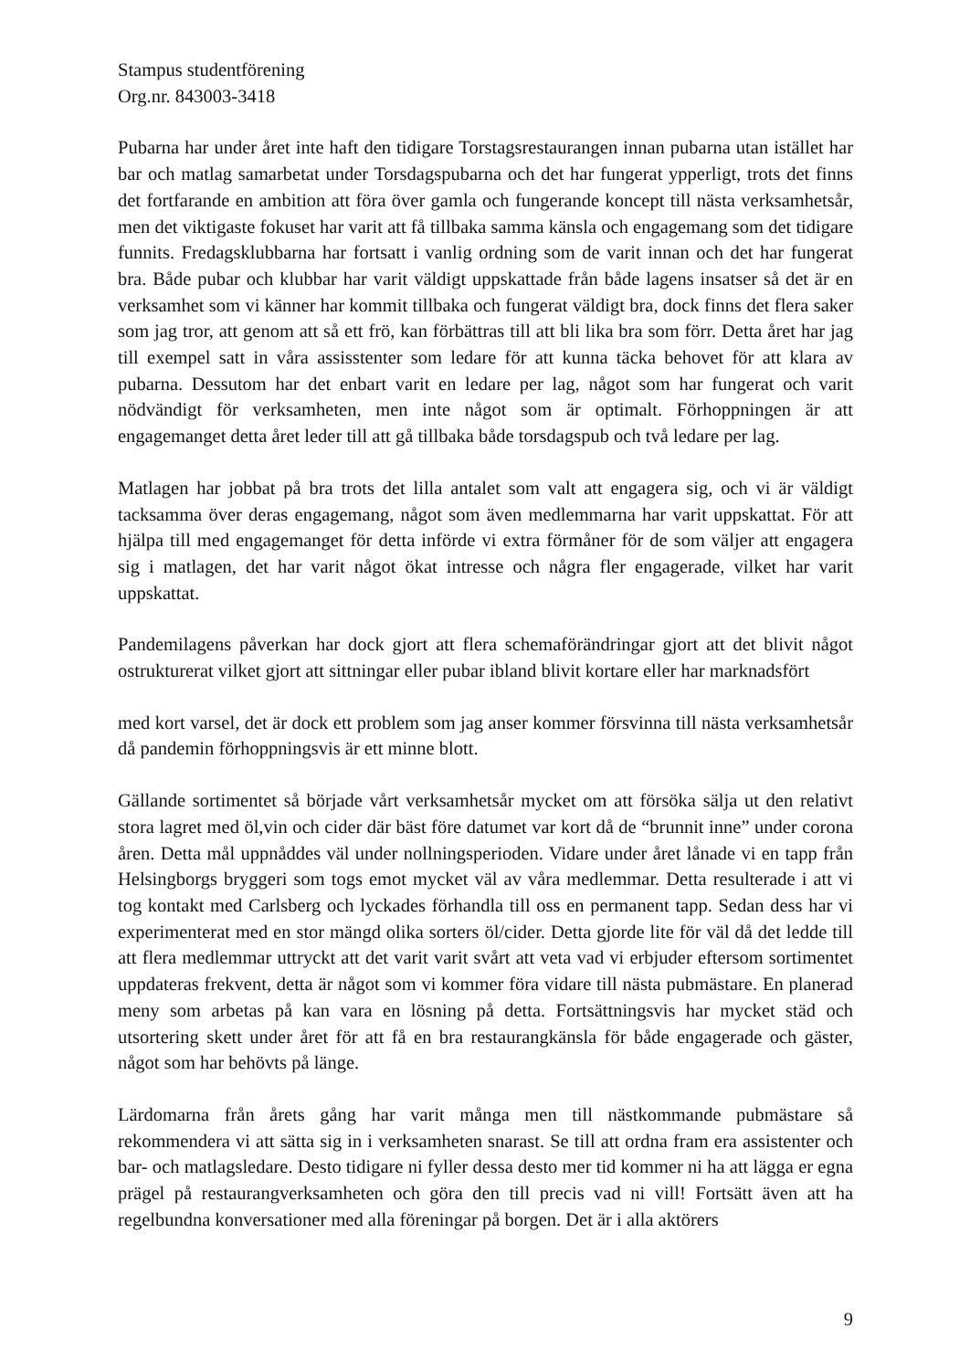Stampus studentförening
Org.nr. 843003-3418
Pubarna har under året inte haft den tidigare Torstagsrestaurangen innan pubarna utan istället har bar och matlag samarbetat under Torsdagspubarna och det har fungerat ypperligt, trots det finns det fortfarande en ambition att föra över gamla och fungerande koncept till nästa verksamhetsår, men det viktigaste fokuset har varit att få tillbaka samma känsla och engagemang som det tidigare funnits. Fredagsklubbarna har fortsatt i vanlig ordning som de varit innan och det har fungerat bra. Både pubar och klubbar har varit väldigt uppskattade från både lagens insatser så det är en verksamhet som vi känner har kommit tillbaka och fungerat väldigt bra, dock finns det flera saker som jag tror, att genom att så ett frö, kan förbättras till att bli lika bra som förr. Detta året har jag till exempel satt in våra assisstenter som ledare för att kunna täcka behovet för att klara av pubarna. Dessutom har det enbart varit en ledare per lag, något som har fungerat och varit nödvändigt för verksamheten, men inte något som är optimalt. Förhoppningen är att engagemanget detta året leder till att gå tillbaka både torsdagspub och två ledare per lag.
Matlagen har jobbat på bra trots det lilla antalet som valt att engagera sig, och vi är väldigt tacksamma över deras engagemang, något som även medlemmarna har varit uppskattat. För att hjälpa till med engagemanget för detta införde vi extra förmåner för de som väljer att engagera sig i matlagen, det har varit något ökat intresse och några fler engagerade, vilket har varit uppskattat.
Pandemilagens påverkan har dock gjort att flera schemaförändringar gjort att det blivit något ostrukturerat vilket gjort att sittningar eller pubar ibland blivit kortare eller har marknadsfört
med kort varsel, det är dock ett problem som jag anser kommer försvinna till nästa verksamhetsår då pandemin förhoppningsvis är ett minne blott.
Gällande sortimentet så började vårt verksamhetsår mycket om att försöka sälja ut den relativt stora lagret med öl,vin och cider där bäst före datumet var kort då de “brunnit inne” under corona åren. Detta mål uppnåddes väl under nollningsperioden. Vidare under året lånade vi en tapp från Helsingborgs bryggeri som togs emot mycket väl av våra medlemmar. Detta resulterade i att vi tog kontakt med Carlsberg och lyckades förhandla till oss en permanent tapp. Sedan dess har vi experimenterat med en stor mängd olika sorters öl/cider. Detta gjorde lite för väl då det ledde till att flera medlemmar uttryckt att det varit varit svårt att veta vad vi erbjuder eftersom sortimentet uppdateras frekvent, detta är något som vi kommer föra vidare till nästa pubmästare. En planerad meny som arbetas på kan vara en lösning på detta. Fortsättningsvis har mycket städ och utsortering skett under året för att få en bra restaurangkänsla för både engagerade och gäster, något som har behövts på länge.
Lärdomarna från årets gång har varit många men till nästkommande pubmästare så rekommendera vi att sätta sig in i verksamheten snarast. Se till att ordna fram era assistenter och bar- och matlagsledare. Desto tidigare ni fyller dessa desto mer tid kommer ni ha att lägga er egna prägel på restaurangverksamheten och göra den till precis vad ni vill! Fortsätt även att ha regelbundna konversationer med alla föreningar på borgen. Det är i alla aktörers
9